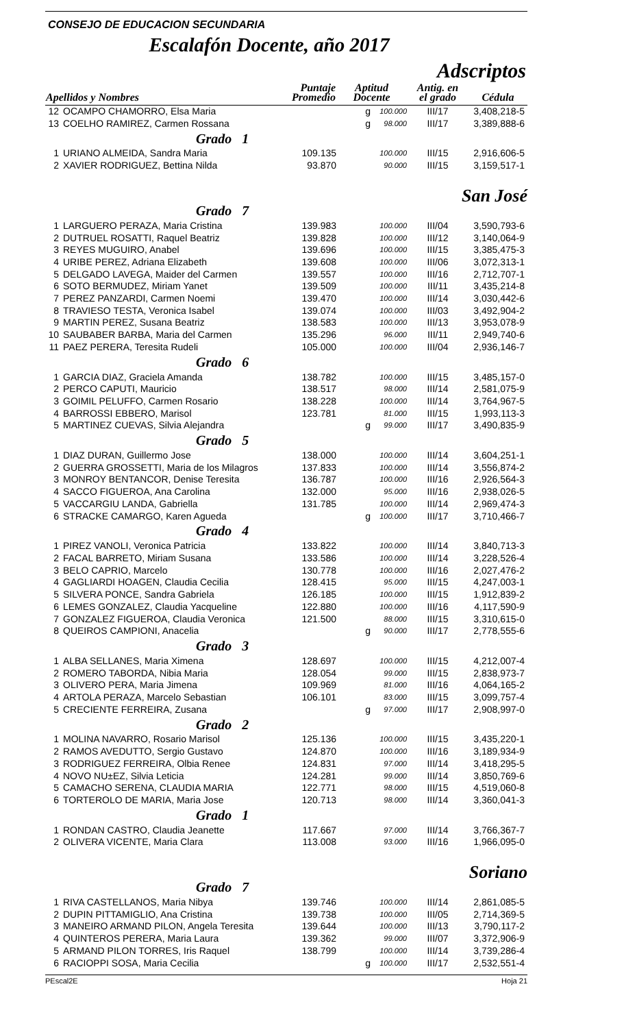CONSEJO DE EDUCACION SECUNDARIA
Escalafón Docente, año 2017
Adscriptos
| Apellidos y Nombres | | Puntaje Promedio | Aptitud Docente | | Antig. en el grado | Cédula |
| --- | --- | --- | --- | --- | --- | --- |
| 12 | OCAMPO CHAMORRO, Elsa Maria | | g | 100.000 | III/17 | 3,408,218-5 |
| 13 | COELHO RAMIREZ, Carmen Rossana | | g | 98.000 | III/17 | 3,389,888-6 |
| Grado 1 | | | | | | |
| 1 | URIANO ALMEIDA, Sandra Maria | 109.135 | | 100.000 | III/15 | 2,916,606-5 |
| 2 | XAVIER RODRIGUEZ, Bettina Nilda | 93.870 | | 90.000 | III/15 | 3,159,517-1 |
| San José | | | | | | |
| Grado 7 | | | | | | |
| 1 | LARGUERO PERAZA, Maria Cristina | 139.983 | | 100.000 | III/04 | 3,590,793-6 |
| 2 | DUTRUEL ROSATTI, Raquel Beatriz | 139.828 | | 100.000 | III/12 | 3,140,064-9 |
| 3 | REYES MUGUIRO, Anabel | 139.696 | | 100.000 | III/15 | 3,385,475-3 |
| 4 | URIBE PEREZ, Adriana Elizabeth | 139.608 | | 100.000 | III/06 | 3,072,313-1 |
| 5 | DELGADO LAVEGA, Maider del Carmen | 139.557 | | 100.000 | III/16 | 2,712,707-1 |
| 6 | SOTO BERMUDEZ, Miriam Yanet | 139.509 | | 100.000 | III/11 | 3,435,214-8 |
| 7 | PEREZ PANZARDI, Carmen Noemi | 139.470 | | 100.000 | III/14 | 3,030,442-6 |
| 8 | TRAVIESO TESTA, Veronica Isabel | 139.074 | | 100.000 | III/03 | 3,492,904-2 |
| 9 | MARTIN PEREZ, Susana Beatriz | 138.583 | | 100.000 | III/13 | 3,953,078-9 |
| 10 | SAUBABER BARBA, Maria del Carmen | 135.296 | | 96.000 | III/11 | 2,949,740-6 |
| 11 | PAEZ PERERA, Teresita Rudeli | 105.000 | | 100.000 | III/04 | 2,936,146-7 |
| Grado 6 | | | | | | |
| 1 | GARCIA DIAZ, Graciela Amanda | 138.782 | | 100.000 | III/15 | 3,485,157-0 |
| 2 | PERCO CAPUTI, Mauricio | 138.517 | | 98.000 | III/14 | 2,581,075-9 |
| 3 | GOIMIL PELUFFO, Carmen Rosario | 138.228 | | 100.000 | III/14 | 3,764,967-5 |
| 4 | BARROSSI EBBERO, Marisol | 123.781 | | 81.000 | III/15 | 1,993,113-3 |
| 5 | MARTINEZ CUEVAS, Silvia Alejandra | | g | 99.000 | III/17 | 3,490,835-9 |
| Grado 5 | | | | | | |
| 1 | DIAZ DURAN, Guillermo Jose | 138.000 | | 100.000 | III/14 | 3,604,251-1 |
| 2 | GUERRA GROSSETTI, Maria de los Milagros | 137.833 | | 100.000 | III/14 | 3,556,874-2 |
| 3 | MONROY BENTANCOR, Denise Teresita | 136.787 | | 100.000 | III/16 | 2,926,564-3 |
| 4 | SACCO FIGUEROA, Ana Carolina | 132.000 | | 95.000 | III/16 | 2,938,026-5 |
| 5 | VACCARGIU LANDA, Gabriella | 131.785 | | 100.000 | III/14 | 2,969,474-3 |
| 6 | STRACKE CAMARGO, Karen Agueda | | g | 100.000 | III/17 | 3,710,466-7 |
| Grado 4 | | | | | | |
| 1 | PIREZ VANOLI, Veronica Patricia | 133.822 | | 100.000 | III/14 | 3,840,713-3 |
| 2 | FACAL BARRETO, Miriam Susana | 133.586 | | 100.000 | III/14 | 3,228,526-4 |
| 3 | BELO CAPRIO, Marcelo | 130.778 | | 100.000 | III/16 | 2,027,476-2 |
| 4 | GAGLIARDI HOAGEN, Claudia Cecilia | 128.415 | | 95.000 | III/15 | 4,247,003-1 |
| 5 | SILVERA PONCE, Sandra Gabriela | 126.185 | | 100.000 | III/15 | 1,912,839-2 |
| 6 | LEMES GONZALEZ, Claudia Yacqueline | 122.880 | | 100.000 | III/16 | 4,117,590-9 |
| 7 | GONZALEZ FIGUEROA, Claudia Veronica | 121.500 | | 88.000 | III/15 | 3,310,615-0 |
| 8 | QUEIROS CAMPIONI, Anacelia | | g | 90.000 | III/17 | 2,778,555-6 |
| Grado 3 | | | | | | |
| 1 | ALBA SELLANES, Maria Ximena | 128.697 | | 100.000 | III/15 | 4,212,007-4 |
| 2 | ROMERO TABORDA, Nibia Maria | 128.054 | | 99.000 | III/15 | 2,838,973-7 |
| 3 | OLIVERO PERA, Maria Jimena | 109.969 | | 81.000 | III/16 | 4,064,165-2 |
| 4 | ARTOLA PERAZA, Marcelo Sebastian | 106.101 | | 83.000 | III/15 | 3,099,757-4 |
| 5 | CRECIENTE FERREIRA, Zusana | | g | 97.000 | III/17 | 2,908,997-0 |
| Grado 2 | | | | | | |
| 1 | MOLINA NAVARRO, Rosario Marisol | 125.136 | | 100.000 | III/15 | 3,435,220-1 |
| 2 | RAMOS AVEDUTTO, Sergio Gustavo | 124.870 | | 100.000 | III/16 | 3,189,934-9 |
| 3 | RODRIGUEZ FERREIRA, Olbia Renee | 124.831 | | 97.000 | III/14 | 3,418,295-5 |
| 4 | NOVO NU±EZ, Silvia Leticia | 124.281 | | 99.000 | III/14 | 3,850,769-6 |
| 5 | CAMACHO SERENA, CLAUDIA MARIA | 122.771 | | 98.000 | III/15 | 4,519,060-8 |
| 6 | TORTEROLO DE MARIA, Maria Jose | 120.713 | | 98.000 | III/14 | 3,360,041-3 |
| Grado 1 | | | | | | |
| 1 | RONDAN CASTRO, Claudia Jeanette | 117.667 | | 97.000 | III/14 | 3,766,367-7 |
| 2 | OLIVERA VICENTE, Maria Clara | 113.008 | | 93.000 | III/16 | 1,966,095-0 |
| Soriano | | | | | | |
| Grado 7 | | | | | | |
| 1 | RIVA CASTELLANOS, Maria Nibya | 139.746 | | 100.000 | III/14 | 2,861,085-5 |
| 2 | DUPIN PITTAMIGLIO, Ana Cristina | 139.738 | | 100.000 | III/05 | 2,714,369-5 |
| 3 | MANEIRO ARMAND PILON, Angela Teresita | 139.644 | | 100.000 | III/13 | 3,790,117-2 |
| 4 | QUINTEROS PERERA, Maria Laura | 139.362 | | 99.000 | III/07 | 3,372,906-9 |
| 5 | ARMAND PILON TORRES, Iris Raquel | 138.799 | | 100.000 | III/14 | 3,739,286-4 |
| 6 | RACIOPPI SOSA, Maria Cecilia | | g | 100.000 | III/17 | 2,532,551-4 |
PEscal2E Hoja 21